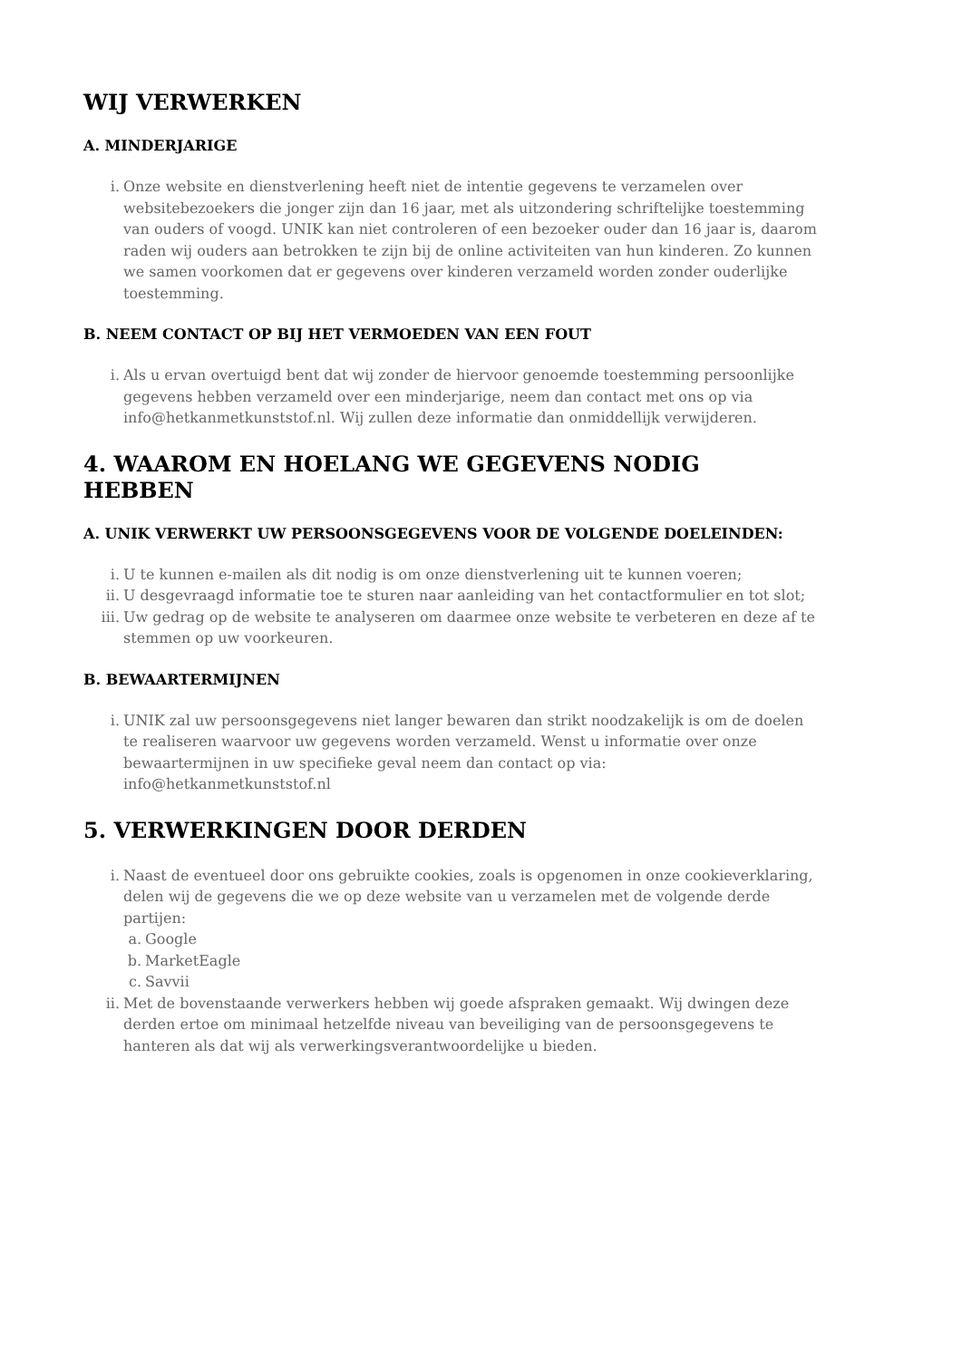WIJ VERWERKEN
A. MINDERJARIGE
i. Onze website en dienstverlening heeft niet de intentie gegevens te verzamelen over websitebezoekers die jonger zijn dan 16 jaar, met als uitzondering schriftelijke toestemming van ouders of voogd. UNIK kan niet controleren of een bezoeker ouder dan 16 jaar is, daarom raden wij ouders aan betrokken te zijn bij de online activiteiten van hun kinderen. Zo kunnen we samen voorkomen dat er gegevens over kinderen verzameld worden zonder ouderlijke toestemming.
B. NEEM CONTACT OP BIJ HET VERMOEDEN VAN EEN FOUT
i. Als u ervan overtuigd bent dat wij zonder de hiervoor genoemde toestemming persoonlijke gegevens hebben verzameld over een minderjarige, neem dan contact met ons op via info@hetkanmetkunststof.nl. Wij zullen deze informatie dan onmiddellijk verwijderen.
4. WAAROM EN HOELANG WE GEGEVENS NODIG HEBBEN
A. UNIK VERWERKT UW PERSOONSGEGEVENS VOOR DE VOLGENDE DOELEINDEN:
i. U te kunnen e-mailen als dit nodig is om onze dienstverlening uit te kunnen voeren;
ii. U desgevraagd informatie toe te sturen naar aanleiding van het contactformulier en tot slot;
iii. Uw gedrag op de website te analyseren om daarmee onze website te verbeteren en deze af te stemmen op uw voorkeuren.
B. BEWAARTERMIJNEN
i. UNIK zal uw persoonsgegevens niet langer bewaren dan strikt noodzakelijk is om de doelen te realiseren waarvoor uw gegevens worden verzameld. Wenst u informatie over onze bewaartermijnen in uw specifieke geval neem dan contact op via: info@hetkanmetkunststof.nl
5. VERWERKINGEN DOOR DERDEN
i. Naast de eventueel door ons gebruikte cookies, zoals is opgenomen in onze cookieverklaring, delen wij de gegevens die we op deze website van u verzamelen met de volgende derde partijen:
a. Google
b. MarketEagle
c. Savvii
ii. Met de bovenstaande verwerkers hebben wij goede afspraken gemaakt. Wij dwingen deze derden ertoe om minimaal hetzelfde niveau van beveiliging van de persoonsgegevens te hanteren als dat wij als verwerkingsverantwoordelijke u bieden.